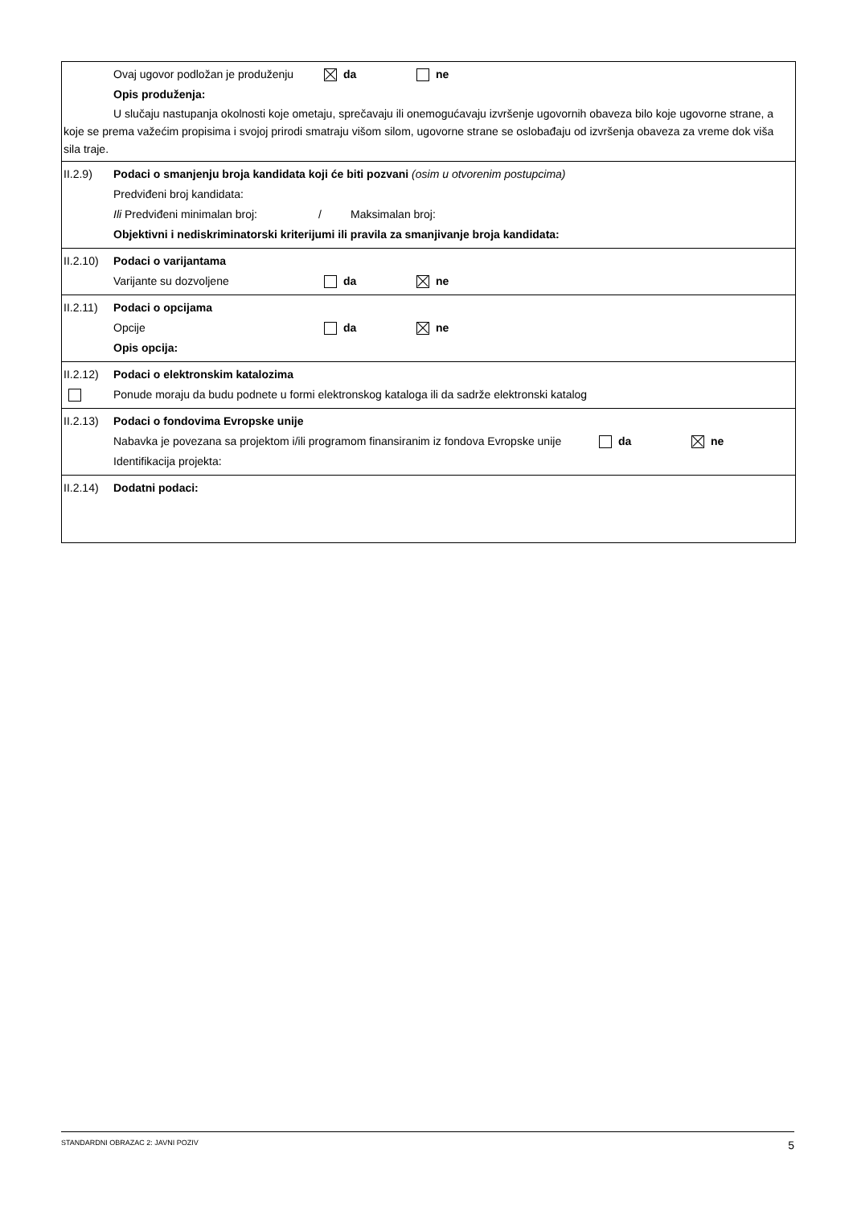Ovaj ugovor podložan je produženju da ne
Opis produženja:
U slučaju nastupanja okolnosti koje ometaju, sprečavaju ili onemogućavaju izvršenje ugovornih obaveza bilo koje ugovorne strane, a koje se prema važećim propisima i svojoj prirodi smatraju višom silom, ugovorne strane se oslobađaju od izvršenja obaveza za vreme dok viša sila traje.
II.2.9) Podaci o smanjenju broja kandidata koji će biti pozvani (osim u otvorenim postupcima)
Predviđeni broj kandidata:
Ili Predviđeni minimalan broj: / Maksimalan broj:
Objektivni i nediskriminatorski kriterijumi ili pravila za smanjivanje broja kandidata:
II.2.10) Podaci o varijantama
Varijante su dozvoljene da ne
II.2.11) Podaci o opcijama
Opcije da ne
Opis opcija:
II.2.12) Podaci o elektronskim katalozima
Ponude moraju da budu podnete u formi elektronskog kataloga ili da sadrže elektronski katalog
II.2.13) Podaci o fondovima Evropske unije
Nabavka je povezana sa projektom i/ili programom finansiranim iz fondova Evropske unije da ne
Identifikacija projekta:
II.2.14) Dodatni podaci:
STANDARDNI OBRAZAC 2: JAVNI POZIV 5